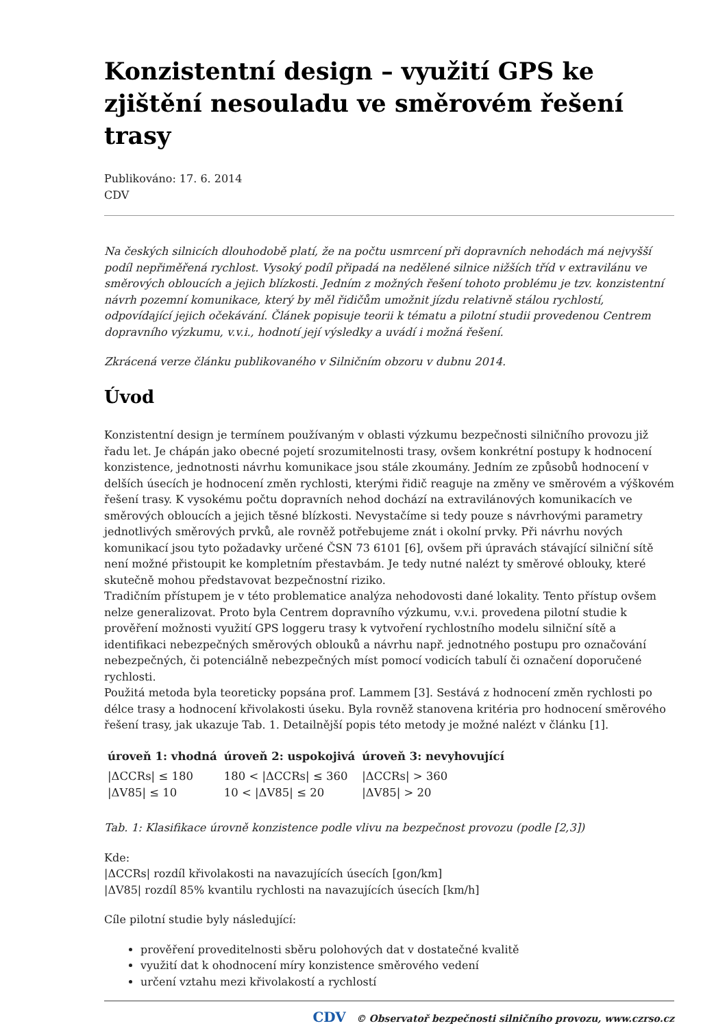Konzistentní design – využití GPS ke zjištění nesouladu ve směrovém řešení trasy
Publikováno: 17. 6. 2014
CDV
Na českých silnicích dlouhodobě platí, že na počtu usmrcení při dopravních nehodách má nejvyšší podíl nepřiměřená rychlost. Vysoký podíl připadá na nedělené silnice nižších tříd v extravilánu ve směrových obloucích a jejich blízkosti. Jedním z možných řešení tohoto problému je tzv. konzistentní návrh pozemní komunikace, který by měl řidičům umožnit jízdu relativně stálou rychlostí, odpovídající jejich očekávání. Článek popisuje teorii k tématu a pilotní studii provedenou Centrem dopravního výzkumu, v.v.i., hodnotí její výsledky a uvádí i možná řešení.
Zkrácená verze článku publikovaného v Silničním obzoru v dubnu 2014.
Úvod
Konzistentní design je termínem používaným v oblasti výzkumu bezpečnosti silničního provozu již řadu let. Je chápán jako obecné pojetí srozumitelnosti trasy, ovšem konkrétní postupy k hodnocení konzistence, jednotnosti návrhu komunikace jsou stále zkoumány. Jedním ze způsobů hodnocení v delších úsecích je hodnocení změn rychlosti, kterými řidič reaguje na změny ve směrovém a výškovém řešení trasy. K vysokému počtu dopravních nehod dochází na extravilánových komunikacích ve směrových obloucích a jejich těsné blízkosti. Nevystačíme si tedy pouze s návrhovými parametry jednotlivých směrových prvků, ale rovněž potřebujeme znát i okolní prvky. Při návrhu nových komunikací jsou tyto požadavky určené ČSN 73 6101 [6], ovšem při úpravách stávající silniční sítě není možné přistoupit ke kompletním přestavbám. Je tedy nutné nalézt ty směrové oblouky, které skutečně mohou představovat bezpečnostní riziko.
Tradičním přístupem je v této problematice analýza nehodovosti dané lokality. Tento přístup ovšem nelze generalizovat. Proto byla Centrem dopravního výzkumu, v.v.i. provedena pilotní studie k prověření možnosti využití GPS loggeru trasy k vytvoření rychlostního modelu silniční sítě a identifikaci nebezpečných směrových oblouků a návrhu např. jednotného postupu pro označování nebezpečných, či potenciálně nebezpečných míst pomocí vodicích tabulí či označení doporučené rychlosti.
Použitá metoda byla teoreticky popsána prof. Lammem [3]. Sestává z hodnocení změn rychlosti po délce trasy a hodnocení křivolakosti úseku. Byla rovněž stanovena kritéria pro hodnocení směrového řešení trasy, jak ukazuje Tab. 1. Detailnější popis této metody je možné nalézt v článku [1].
| úroveň 1: vhodná | úroveň 2: uspokojivá | úroveň 3: nevyhovující |
| --- | --- | --- |
| /ΔCCRs/ ≤ 180 | 180 < /ΔCCRs/ ≤ 360 | /ΔCCRs/ > 360 |
| /ΔV85/ ≤ 10 | 10 < /ΔV85/ ≤ 20 | /ΔV85/ > 20 |
Tab. 1: Klasifikace úrovně konzistence podle vlivu na bezpečnost provozu (podle [2,3])
Kde:
|ΔCCRs| rozdíl křivolakosti na navazujících úsecích [gon/km]
|ΔV85| rozdíl 85% kvantilu rychlosti na navazujících úsecích [km/h]
Cíle pilotní studie byly následující:
prověření proveditelnosti sběru polohových dat v dostatečné kvalitě
využití dat k ohodnocení míry konzistence směrového vedení
určení vztahu mezi křivolakostí a rychlostí
CDV © Observatoř bezpečnosti silničního provozu, www.czrso.cz